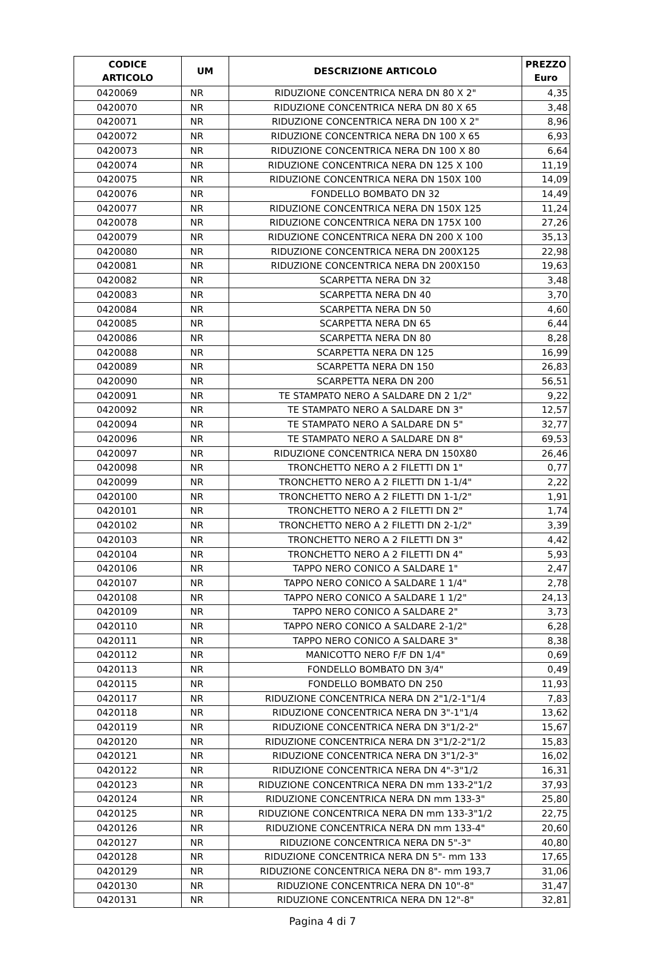| CODICE ARTICOLO | UM | DESCRIZIONE ARTICOLO | PREZZO Euro |
| --- | --- | --- | --- |
| 0420069 | NR | RIDUZIONE CONCENTRICA NERA DN 80 X 2" | 4,35 |
| 0420070 | NR | RIDUZIONE CONCENTRICA NERA DN 80 X 65 | 3,48 |
| 0420071 | NR | RIDUZIONE CONCENTRICA NERA DN 100 X 2" | 8,96 |
| 0420072 | NR | RIDUZIONE CONCENTRICA NERA DN 100 X 65 | 6,93 |
| 0420073 | NR | RIDUZIONE CONCENTRICA NERA DN 100 X 80 | 6,64 |
| 0420074 | NR | RIDUZIONE CONCENTRICA NERA DN 125 X 100 | 11,19 |
| 0420075 | NR | RIDUZIONE CONCENTRICA NERA DN 150X 100 | 14,09 |
| 0420076 | NR | FONDELLO BOMBATO DN 32 | 14,49 |
| 0420077 | NR | RIDUZIONE CONCENTRICA NERA DN 150X 125 | 11,24 |
| 0420078 | NR | RIDUZIONE CONCENTRICA NERA DN 175X 100 | 27,26 |
| 0420079 | NR | RIDUZIONE CONCENTRICA NERA DN 200 X 100 | 35,13 |
| 0420080 | NR | RIDUZIONE CONCENTRICA NERA DN 200X125 | 22,98 |
| 0420081 | NR | RIDUZIONE CONCENTRICA NERA DN 200X150 | 19,63 |
| 0420082 | NR | SCARPETTA NERA DN 32 | 3,48 |
| 0420083 | NR | SCARPETTA NERA DN 40 | 3,70 |
| 0420084 | NR | SCARPETTA NERA DN 50 | 4,60 |
| 0420085 | NR | SCARPETTA NERA DN 65 | 6,44 |
| 0420086 | NR | SCARPETTA NERA DN 80 | 8,28 |
| 0420088 | NR | SCARPETTA NERA DN 125 | 16,99 |
| 0420089 | NR | SCARPETTA NERA DN 150 | 26,83 |
| 0420090 | NR | SCARPETTA NERA DN 200 | 56,51 |
| 0420091 | NR | TE STAMPATO NERO A SALDARE DN 2 1/2" | 9,22 |
| 0420092 | NR | TE STAMPATO NERO A SALDARE DN 3" | 12,57 |
| 0420094 | NR | TE STAMPATO NERO A SALDARE DN 5" | 32,77 |
| 0420096 | NR | TE STAMPATO NERO A SALDARE DN 8" | 69,53 |
| 0420097 | NR | RIDUZIONE CONCENTRICA NERA DN 150X80 | 26,46 |
| 0420098 | NR | TRONCHETTO NERO A 2 FILETTI DN 1" | 0,77 |
| 0420099 | NR | TRONCHETTO NERO A 2 FILETTI DN 1-1/4" | 2,22 |
| 0420100 | NR | TRONCHETTO NERO A 2 FILETTI DN 1-1/2" | 1,91 |
| 0420101 | NR | TRONCHETTO NERO A 2 FILETTI DN 2" | 1,74 |
| 0420102 | NR | TRONCHETTO NERO A 2 FILETTI DN 2-1/2" | 3,39 |
| 0420103 | NR | TRONCHETTO NERO A 2 FILETTI DN 3" | 4,42 |
| 0420104 | NR | TRONCHETTO NERO A 2 FILETTI DN 4" | 5,93 |
| 0420106 | NR | TAPPO NERO CONICO A SALDARE 1" | 2,47 |
| 0420107 | NR | TAPPO NERO CONICO A SALDARE 1 1/4" | 2,78 |
| 0420108 | NR | TAPPO NERO CONICO A SALDARE 1 1/2" | 24,13 |
| 0420109 | NR | TAPPO NERO CONICO A SALDARE 2" | 3,73 |
| 0420110 | NR | TAPPO NERO CONICO A SALDARE 2-1/2" | 6,28 |
| 0420111 | NR | TAPPO NERO CONICO A SALDARE 3" | 8,38 |
| 0420112 | NR | MANICOTTO NERO F/F DN 1/4" | 0,69 |
| 0420113 | NR | FONDELLO BOMBATO DN 3/4" | 0,49 |
| 0420115 | NR | FONDELLO BOMBATO DN 250 | 11,93 |
| 0420117 | NR | RIDUZIONE CONCENTRICA NERA DN 2"1/2-1"1/4 | 7,83 |
| 0420118 | NR | RIDUZIONE CONCENTRICA NERA DN 3"-1"1/4 | 13,62 |
| 0420119 | NR | RIDUZIONE CONCENTRICA NERA DN 3"1/2-2" | 15,67 |
| 0420120 | NR | RIDUZIONE CONCENTRICA NERA DN 3"1/2-2"1/2 | 15,83 |
| 0420121 | NR | RIDUZIONE CONCENTRICA NERA DN 3"1/2-3" | 16,02 |
| 0420122 | NR | RIDUZIONE CONCENTRICA NERA DN 4"-3"1/2 | 16,31 |
| 0420123 | NR | RIDUZIONE CONCENTRICA NERA DN mm 133-2"1/2 | 37,93 |
| 0420124 | NR | RIDUZIONE CONCENTRICA NERA DN mm 133-3" | 25,80 |
| 0420125 | NR | RIDUZIONE CONCENTRICA NERA DN mm 133-3"1/2 | 22,75 |
| 0420126 | NR | RIDUZIONE CONCENTRICA NERA DN mm 133-4" | 20,60 |
| 0420127 | NR | RIDUZIONE CONCENTRICA NERA DN 5"-3" | 40,80 |
| 0420128 | NR | RIDUZIONE CONCENTRICA NERA DN 5"- mm 133 | 17,65 |
| 0420129 | NR | RIDUZIONE CONCENTRICA NERA DN 8"- mm 193,7 | 31,06 |
| 0420130 | NR | RIDUZIONE CONCENTRICA NERA DN 10"-8" | 31,47 |
| 0420131 | NR | RIDUZIONE CONCENTRICA NERA DN 12"-8" | 32,81 |
Pagina 4 di 7